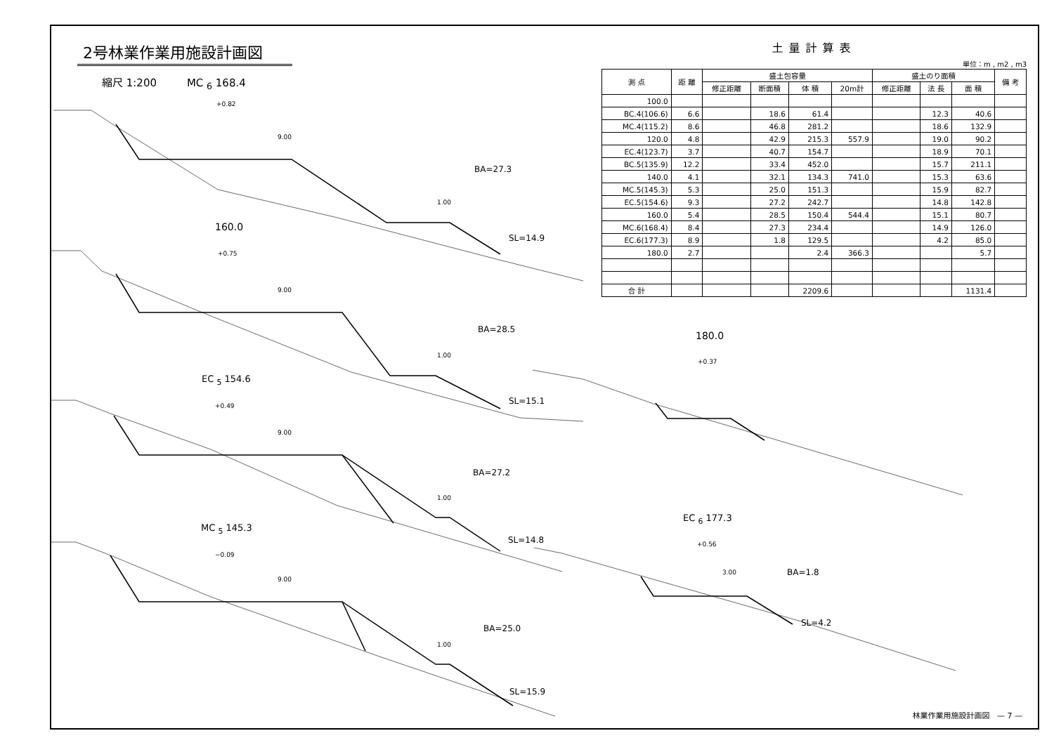2号林業作業用施設計画図
縮尺 1:200 MC <sub>6</sub> 168.4
+0.82
9.00
BA=27.3
1.00
SL=14.9
160.0
+0.75
9.00
BA=28.5
1.00
SL=15.1
EC <sub>5</sub> 154.6
+0.49
9.00
BA=27.2
1.00
SL=14.8
MC <sub>5</sub> 145.3
−0.09
9.00
BA=25.0
1.00
SL=15.9
180.0
+0.37
EC <sub>6</sub> 177.3
+0.56
3.00 BA=1.8
SL=4.2
土量計算表
単位：m , m2 , m3
| 測 点 | 距 離 | 盛土包容量 | | | | 盛土のり面積 | | | 備 考 |
| --- | --- | --- | --- | --- | --- | --- | --- | --- | --- |
| | | 修正距離 | 断面積 | 体 積 | 20m計 | 修正距離 | 法 長 | 面 積 | |
| 100.0 | | | | | | | | | |
| BC.4(106.6) | 6.6 | | 18.6 | 61.4 | | | 12.3 | 40.6 | |
| MC.4(115.2) | 8.6 | | 46.8 | 281.2 | | | 18.6 | 132.9 | |
| 120.0 | 4.8 | | 42.9 | 215.3 | 557.9 | | 19.0 | 90.2 | |
| EC.4(123.7) | 3.7 | | 40.7 | 154.7 | | | 18.9 | 70.1 | |
| BC.5(135.9) | 12.2 | | 33.4 | 452.0 | | | 15.7 | 211.1 | |
| 140.0 | 4.1 | | 32.1 | 134.3 | 741.0 | | 15.3 | 63.6 | |
| MC.5(145.3) | 5.3 | | 25.0 | 151.3 | | | 15.9 | 82.7 | |
| EC.5(154.6) | 9.3 | | 27.2 | 242.7 | | | 14.8 | 142.8 | |
| 160.0 | 5.4 | | 28.5 | 150.4 | 544.4 | | 15.1 | 80.7 | |
| MC.6(168.4) | 8.4 | | 27.3 | 234.4 | | | 14.9 | 126.0 | |
| EC.6(177.3) | 8.9 | | 1.8 | 129.5 | | | 4.2 | 85.0 | |
| 180.0 | 2.7 | | | 2.4 | 366.3 | | | 5.7 | |
| 合 計 | | | | 2209.6 | | | | 1131.4 | |
林業作業用施設計画図 — 7 —